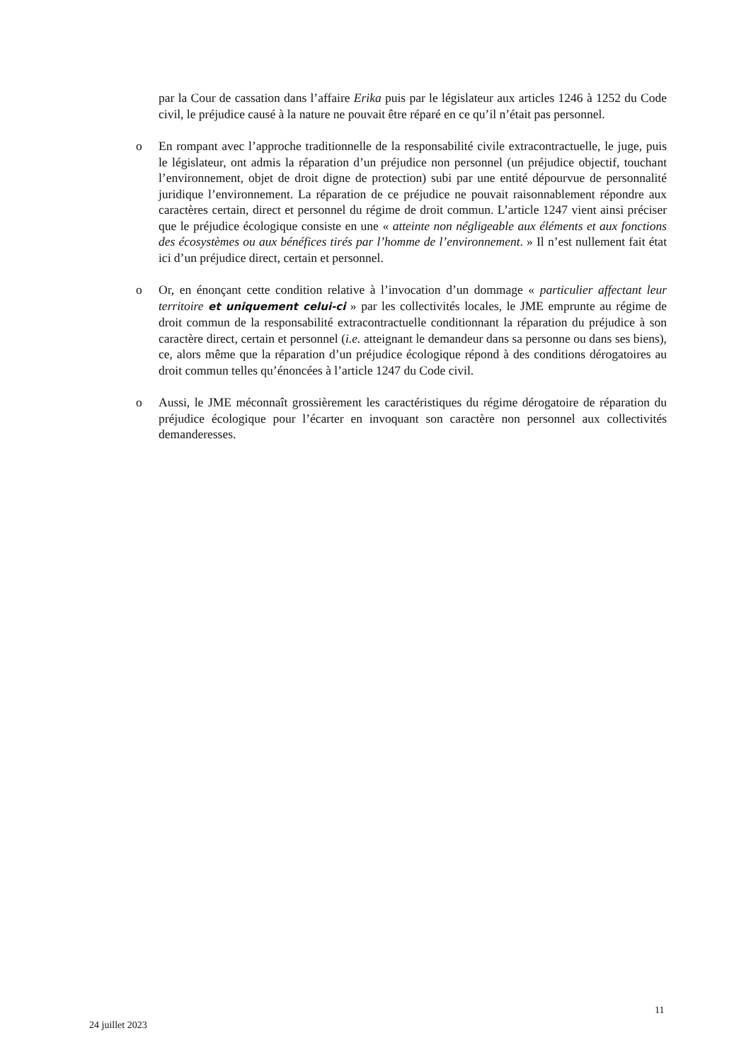par la Cour de cassation dans l’affaire Erika puis par le législateur aux articles 1246 à 1252 du Code civil, le préjudice causé à la nature ne pouvait être réparé en ce qu’il n’était pas personnel.
o En rompant avec l’approche traditionnelle de la responsabilité civile extracontractuelle, le juge, puis le législateur, ont admis la réparation d’un préjudice non personnel (un préjudice objectif, touchant l’environnement, objet de droit digne de protection) subi par une entité dépourvue de personnalité juridique l’environnement. La réparation de ce préjudice ne pouvait raisonnablement répondre aux caractères certain, direct et personnel du régime de droit commun. L’article 1247 vient ainsi préciser que le préjudice écologique consiste en une « atteinte non négligeable aux éléments et aux fonctions des écosystèmes ou aux bénéfices tirés par l’homme de l’environnement. » Il n’est nullement fait état ici d’un préjudice direct, certain et personnel.
o Or, en énonçant cette condition relative à l’invocation d’un dommage « particulier affectant leur territoire et uniquement celui-ci » par les collectivités locales, le JME emprunte au régime de droit commun de la responsabilité extracontractuelle conditionnant la réparation du préjudice à son caractère direct, certain et personnel (i.e. atteignant le demandeur dans sa personne ou dans ses biens), ce, alors même que la réparation d’un préjudice écologique répond à des conditions dérogatoires au droit commun telles qu’énoncées à l’article 1247 du Code civil.
o Aussi, le JME méconnaît grossièrement les caractéristiques du régime dérogatoire de réparation du préjudice écologique pour l’écarter en invoquant son caractère non personnel aux collectivités demanderesses.
11
24 juillet 2023